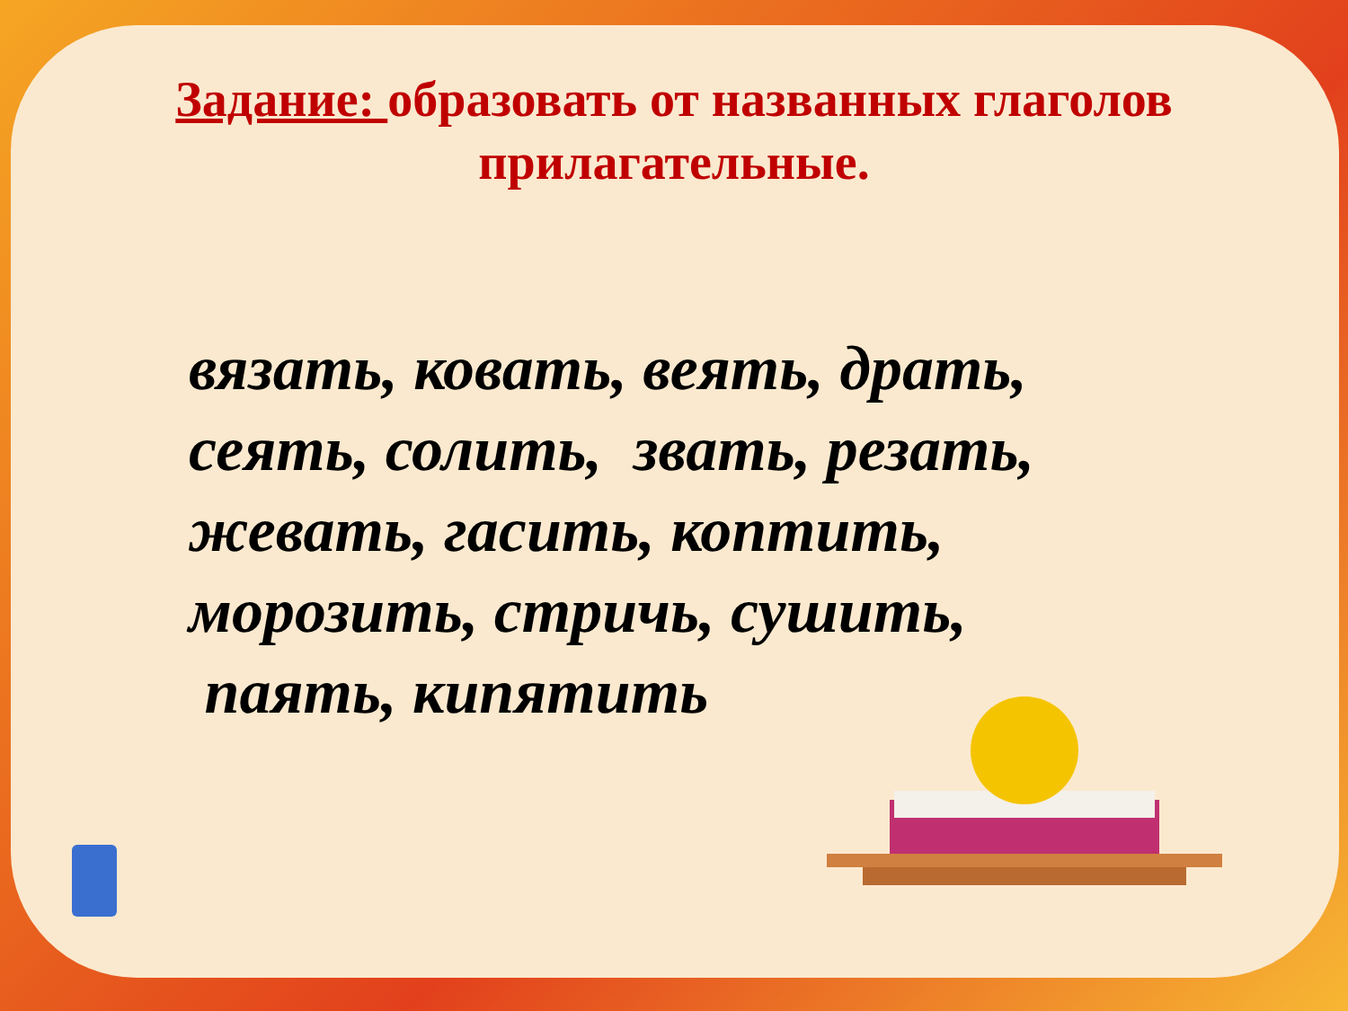Задание: образовать от названных глаголов прилагательные.
вязать, ковать, веять, драть,
сеять, солить, звать, резать,
жевать, гасить, коптить,
морозить, стричь, сушить,
паять, кипятить